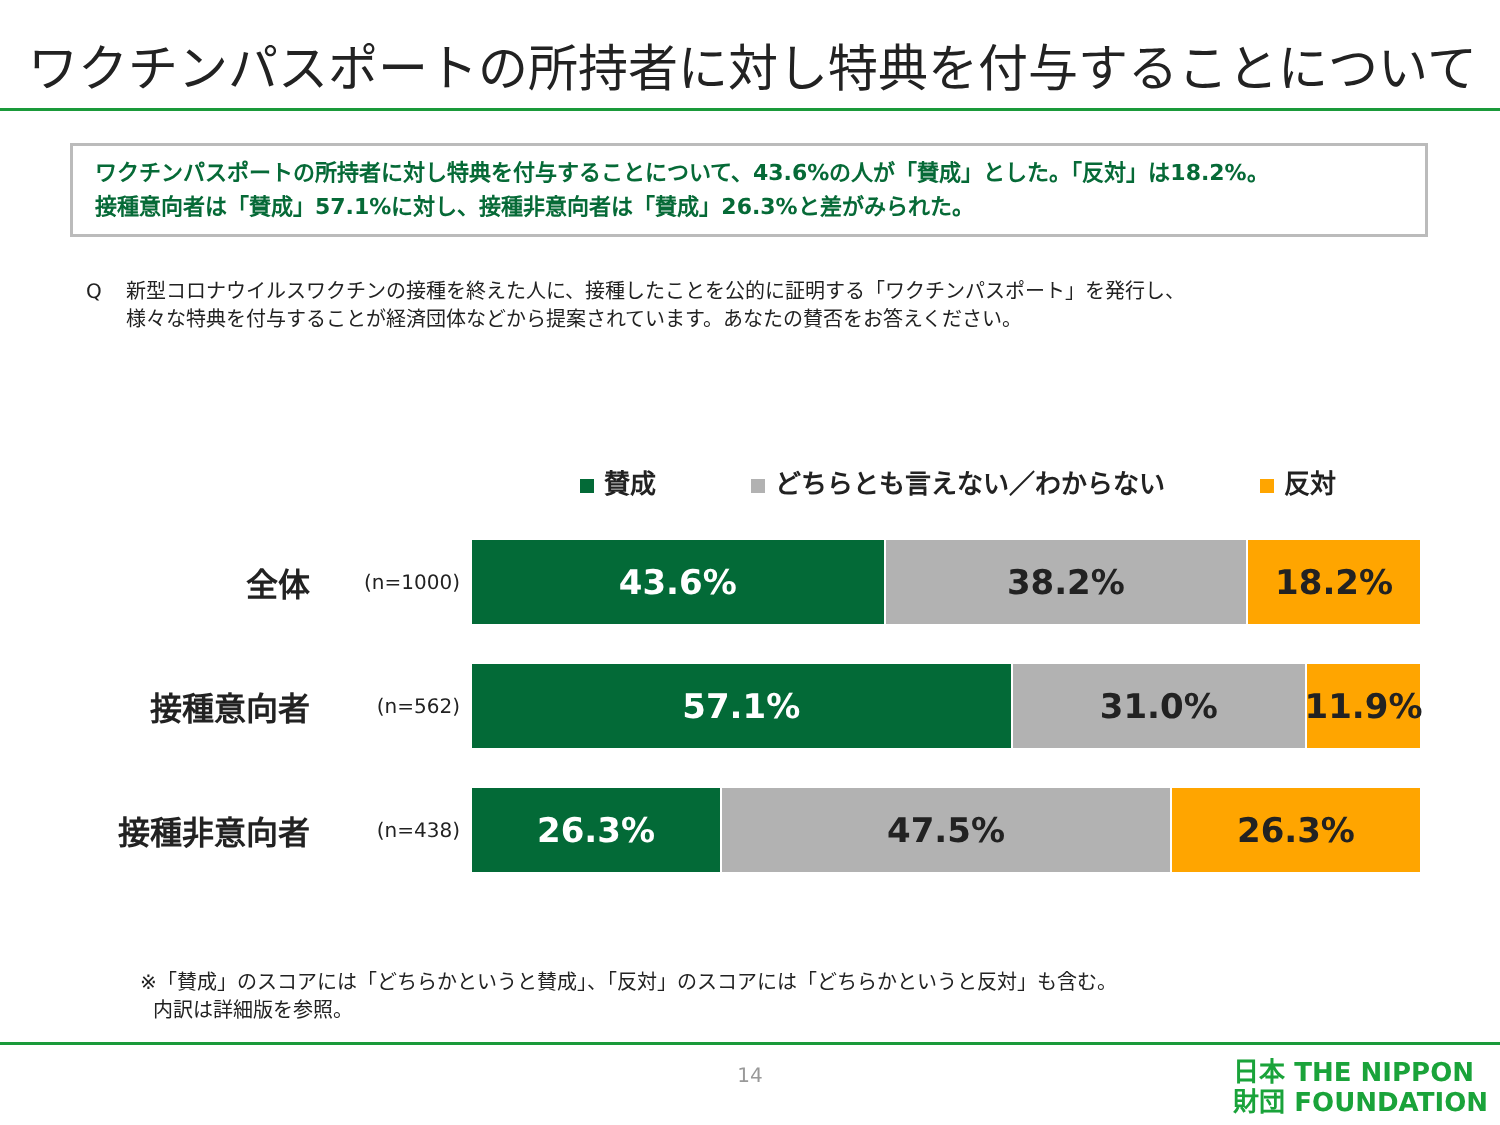ワクチンパスポートの所持者に対し特典を付与することについて
ワクチンパスポートの所持者に対し特典を付与することについて、43.6%の人が「賛成」とした。「反対」は18.2%。
接種意向者は「賛成」57.1%に対し、接種非意向者は「賛成」26.3%と差がみられた。
Q 新型コロナウイルスワクチンの接種を終えた人に、接種したことを公的に証明する「ワクチンパスポート」を発行し、
様々な特典を付与することが経済団体などから提案されています。あなたの賛否をお答えください。
賛成 どちらとも言えない／わからない 反対
全体
(n=1000)
43.6% 38.2% 18.2%
接種意向者
(n=562)
57.1% 31.0% 11.9%
接種非意向者
(n=438)
26.3% 47.5% 26.3%
※「賛成」のスコアには「どちらかというと賛成」、「反対」のスコアには「どちらかというと反対」も含む。
内訳は詳細版を参照。
14
日本 THE NIPPON
財団 FOUNDATION